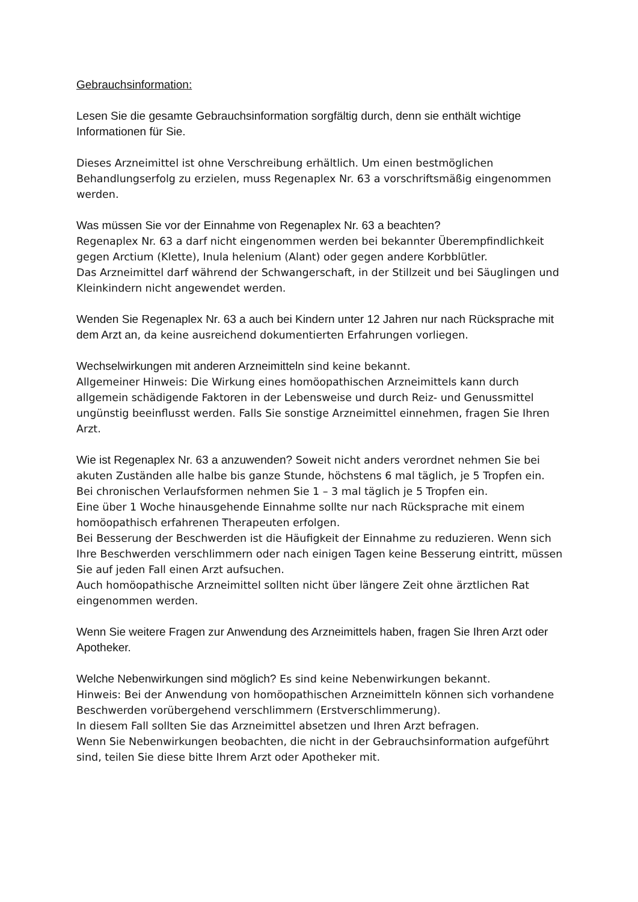Gebrauchsinformation:
Lesen Sie die gesamte Gebrauchsinformation sorgfältig durch, denn sie enthält wichtige Informationen für Sie.
Dieses Arzneimittel ist ohne Verschreibung erhältlich. Um einen bestmöglichen Behandlungserfolg zu erzielen, muss Regenaplex Nr. 63 a vorschriftsmäßig eingenommen werden.
Was müssen Sie vor der Einnahme von Regenaplex Nr. 63 a beachten?
Regenaplex Nr. 63 a darf nicht eingenommen werden bei bekannter Überempfindlichkeit gegen Arctium (Klette), Inula helenium (Alant) oder gegen andere Korbblütler.
Das Arzneimittel darf während der Schwangerschaft, in der Stillzeit und bei Säuglingen und Kleinkindern nicht angewendet werden.
Wenden Sie Regenaplex Nr. 63 a auch bei Kindern unter 12 Jahren nur nach Rücksprache mit dem Arzt an, da keine ausreichend dokumentierten Erfahrungen vorliegen.
Wechselwirkungen mit anderen Arzneimitteln sind keine bekannt.
Allgemeiner Hinweis: Die Wirkung eines homöopathischen Arzneimittels kann durch allgemein schädigende Faktoren in der Lebensweise und durch Reiz- und Genussmittel ungünstig beeinflusst werden. Falls Sie sonstige Arzneimittel einnehmen, fragen Sie Ihren Arzt.
Wie ist Regenaplex Nr. 63 a anzuwenden? Soweit nicht anders verordnet nehmen Sie bei akuten Zuständen alle halbe bis ganze Stunde, höchstens 6 mal täglich, je 5 Tropfen ein.
Bei chronischen Verlaufsformen nehmen Sie 1 – 3 mal täglich je 5 Tropfen ein.
Eine über 1 Woche hinausgehende Einnahme sollte nur nach Rücksprache mit einem homöopathisch erfahrenen Therapeuten erfolgen.
Bei Besserung der Beschwerden ist die Häufigkeit der Einnahme zu reduzieren. Wenn sich Ihre Beschwerden verschlimmern oder nach einigen Tagen keine Besserung eintritt, müssen Sie auf jeden Fall einen Arzt aufsuchen.
Auch homöopathische Arzneimittel sollten nicht über längere Zeit ohne ärztlichen Rat eingenommen werden.
Wenn Sie weitere Fragen zur Anwendung des Arzneimittels haben, fragen Sie Ihren Arzt oder Apotheker.
Welche Nebenwirkungen sind möglich? Es sind keine Nebenwirkungen bekannt.
Hinweis: Bei der Anwendung von homöopathischen Arzneimitteln können sich vorhandene Beschwerden vorübergehend verschlimmern (Erstverschlimmerung).
In diesem Fall sollten Sie das Arzneimittel absetzen und Ihren Arzt befragen.
Wenn Sie Nebenwirkungen beobachten, die nicht in der Gebrauchsinformation aufgeführt sind, teilen Sie diese bitte Ihrem Arzt oder Apotheker mit.